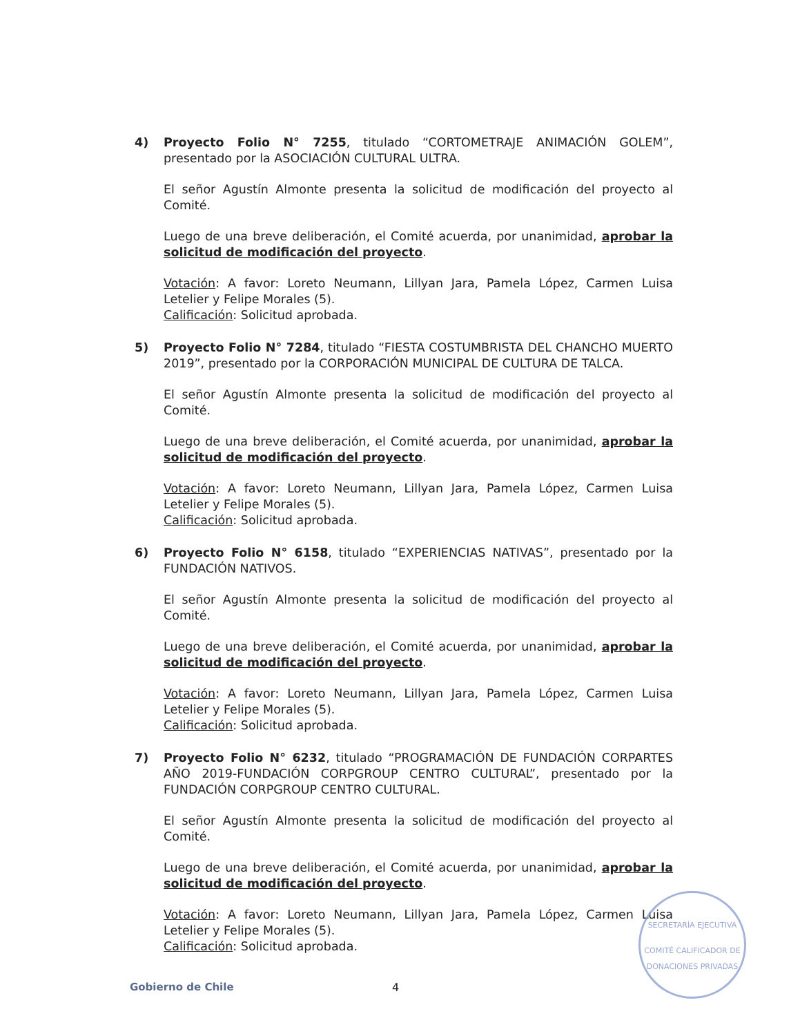4) Proyecto Folio N° 7255, titulado “CORTOMETRAJE ANIMACIÓN GOLEM”, presentado por la ASOCIACIÓN CULTURAL ULTRA.
El señor Agustín Almonte presenta la solicitud de modificación del proyecto al Comité.
Luego de una breve deliberación, el Comité acuerda, por unanimidad, aprobar la solicitud de modificación del proyecto.
Votación: A favor: Loreto Neumann, Lillyan Jara, Pamela López, Carmen Luisa Letelier y Felipe Morales (5).
Calificación: Solicitud aprobada.
5) Proyecto Folio N° 7284, titulado “FIESTA COSTUMBRISTA DEL CHANCHO MUERTO 2019”, presentado por la CORPORACIÓN MUNICIPAL DE CULTURA DE TALCA.
El señor Agustín Almonte presenta la solicitud de modificación del proyecto al Comité.
Luego de una breve deliberación, el Comité acuerda, por unanimidad, aprobar la solicitud de modificación del proyecto.
Votación: A favor: Loreto Neumann, Lillyan Jara, Pamela López, Carmen Luisa Letelier y Felipe Morales (5).
Calificación: Solicitud aprobada.
6) Proyecto Folio N° 6158, titulado “EXPERIENCIAS NATIVAS”, presentado por la FUNDACIÓN NATIVOS.
El señor Agustín Almonte presenta la solicitud de modificación del proyecto al Comité.
Luego de una breve deliberación, el Comité acuerda, por unanimidad, aprobar la solicitud de modificación del proyecto.
Votación: A favor: Loreto Neumann, Lillyan Jara, Pamela López, Carmen Luisa Letelier y Felipe Morales (5).
Calificación: Solicitud aprobada.
7) Proyecto Folio N° 6232, titulado “PROGRAMACIÓN DE FUNDACIÓN CORPARTES AÑO 2019-FUNDACIÓN CORPGROUP CENTRO CULTURAL”, presentado por la FUNDACIÓN CORPGROUP CENTRO CULTURAL.
El señor Agustín Almonte presenta la solicitud de modificación del proyecto al Comité.
Luego de una breve deliberación, el Comité acuerda, por unanimidad, aprobar la solicitud de modificación del proyecto.
Votación: A favor: Loreto Neumann, Lillyan Jara, Pamela López, Carmen Luisa Letelier y Felipe Morales (5).
Calificación: Solicitud aprobada.
SECRETARÍA EJECUTIVA
COMITÉ CALIFICADOR DE DONACIONES PRIVADAS
Gobierno de Chile 4